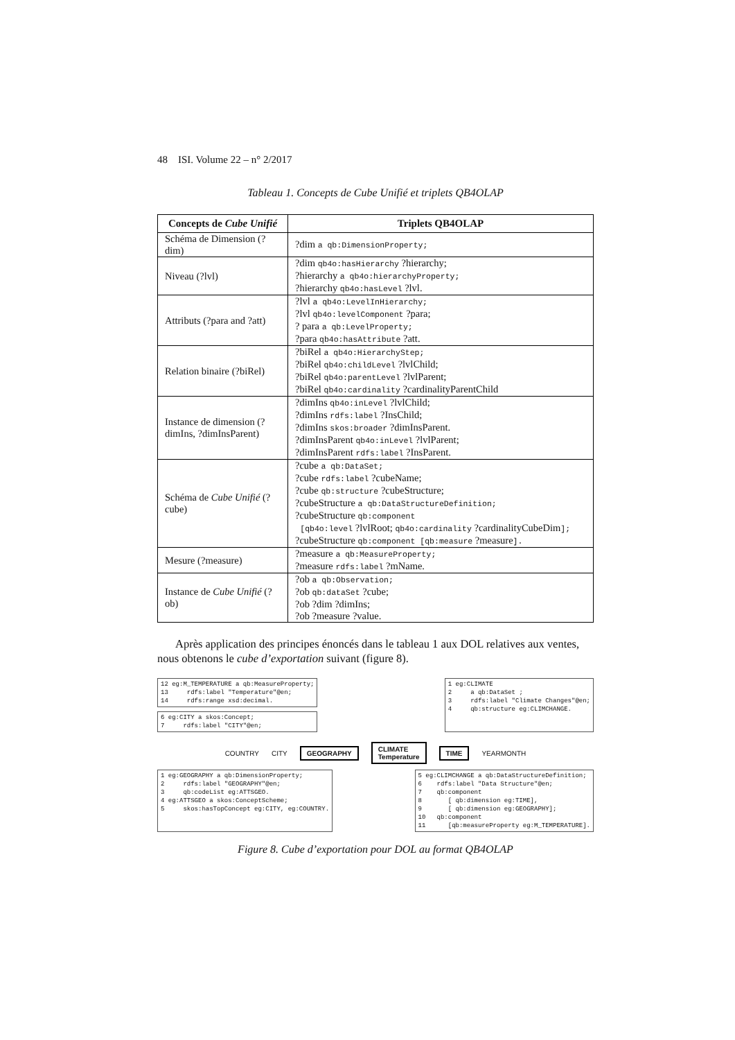48 ISI. Volume 22 – n° 2/2017
Tableau 1. Concepts de Cube Unifié et triplets QB4OLAP
| Concepts de Cube Unifié | Triplets QB4OLAP |
| --- | --- |
| Schéma de Dimension (?dim) | ?dim a qb:DimensionProperty; |
| Niveau (?lvl) | ?dim qb4o:hasHierarchy ?hierarchy; ?hierarchy a qb4o:hierarchyProperty; ?hierarchy qb4o:hasLevel ?lvl. |
| Attributs (?para and ?att) | ?lvl a qb4o:LevelInHierarchy; ?lvl qb4o:levelComponent ?para; ? para a qb:LevelProperty; ?para qb4o:hasAttribute ?att. |
| Relation binaire (?biRel) | ?biRel a qb4o:HierarchyStep; ?biRel qb4o:childLevel ?lvlChild; ?biRel qb4o:parentLevel ?lvlParent; ?biRel qb4o:cardinality ?cardinalityParentChild |
| Instance de dimension (?dimIns, ?dimInsParent) | ?dimIns qb4o:inLevel ?lvlChild; ?dimIns rdfs:label ?InsChild; ?dimIns skos:broader ?dimInsParent. ?dimInsParent qb4o:inLevel ?lvlParent; ?dimInsParent rdfs:label ?InsParent. |
| Schéma de Cube Unifié (?cube) | ?cube a qb:DataSet; ?cube rdfs:label ?cubeName; ?cube qb:structure ?cubeStructure; ?cubeStructure a qb:DataStructureDefinition; ?cubeStructure qb:component [qb4o:level ?lvlRoot; qb4o:cardinality ?cardinalityCubeDim ]; ?cubeStructure qb:component [qb:measure ?measure ]. |
| Mesure (?measure) | ?measure a qb:MeasureProperty; ?measure rdfs:label ?mName. |
| Instance de Cube Unifié (?ob) | ?ob a qb:Observation; ?ob qb:dataSet ?cube; ?ob ?dim ?dimIns; ?ob ?measure ?value. |
Après application des principes énoncés dans le tableau 1 aux DOL relatives aux ventes, nous obtenons le cube d’exportation suivant (figure 8).
12 eg:M_TEMPERATURE a qb:MeasureProperty; 13 rdfs:label "Temperature"@en; 14 rdfs:range xsd:decimal.
6 eg:CITY a skos:Concept; 7 rdfs:label "CITY"@en;
1 eg:CLIMATE 2 a qb:DataSet ; 3 rdfs:label "Climate Changes"@en; 4 qb:structure eg:CLIMCHANGE.
COUNTRY CITY GEOGRAPHY CLIMATE
Temperature TIME YEARMONTH
1 eg:GEOGRAPHY a qb:DimensionProperty; 2 rdfs:label "GEOGRAPHY"@en; 3 qb:codeList eg:ATTSGEO. 4 eg:ATTSGEO a skos:ConceptScheme; 5 skos:hasTopConcept eg:CITY, eg:COUNTRY.
5 eg:CLIMCHANGE a qb:DataStructureDefinition; 6 rdfs:label "Data Structure"@en; 7 qb:component 8 [ qb:dimension eg:TIME], 9 [ qb:dimension eg:GEOGRAPHY]; 10 qb:component 11 [qb:measureProperty eg:M_TEMPERATURE].
Figure 8. Cube d’exportation pour DOL au format QB4OLAP